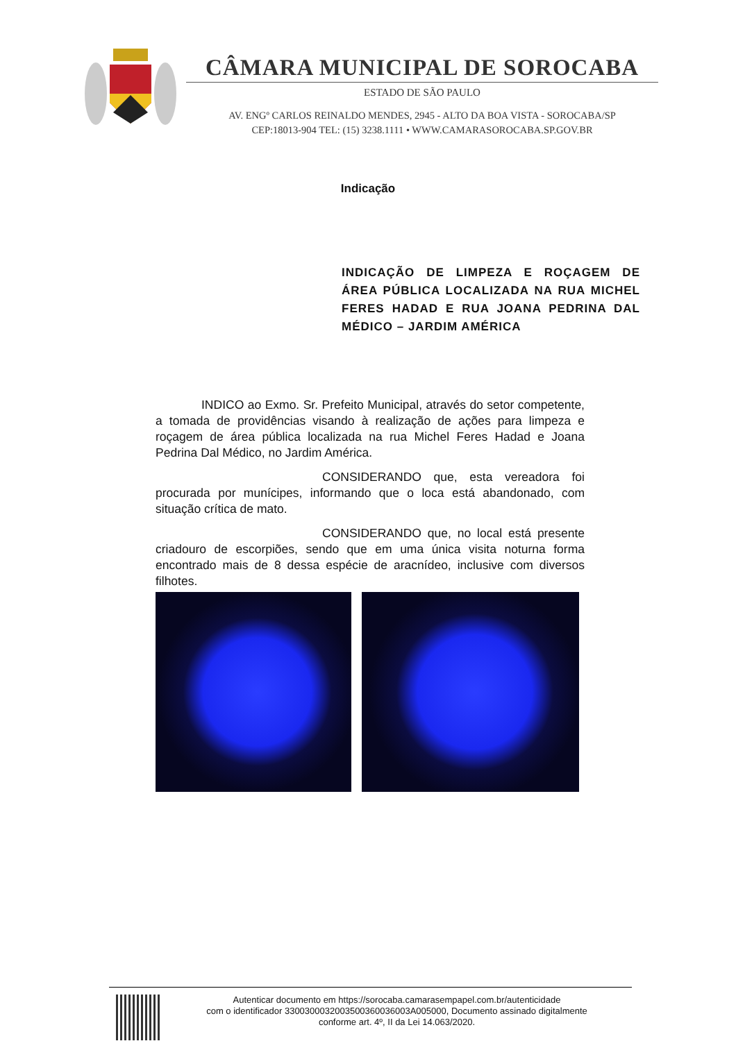CÂMARA MUNICIPAL DE SOROCABA
ESTADO DE SÃO PAULO
AV. ENGº CARLOS REINALDO MENDES, 2945 - ALTO DA BOA VISTA - SOROCABA/SP
CEP:18013-904 TEL: (15) 3238.1111 • WWW.CAMARASOROCABA.SP.GOV.BR
Indicação
INDICAÇÃO DE LIMPEZA E ROÇAGEM DE ÁREA PÚBLICA LOCALIZADA NA RUA MICHEL FERES HADAD E RUA JOANA PEDRINA DAL MÉDICO – JARDIM AMÉRICA
INDICO ao Exmo. Sr. Prefeito Municipal, através do setor competente, a tomada de providências visando à realização de ações para limpeza e roçagem de área pública localizada na rua Michel Feres Hadad e Joana Pedrina Dal Médico, no Jardim América.
CONSIDERANDO que, esta vereadora foi procurada por munícipes, informando que o loca está abandonado, com situação crítica de mato.
CONSIDERANDO que, no local está presente criadouro de escorpiões, sendo que em uma única visita noturna forma encontrado mais de 8 dessa espécie de aracnídeo, inclusive com diversos filhotes.
Autenticar documento em https://sorocaba.camarasempapel.com.br/autenticidade
com o identificador 3300300032003500360036003A005000, Documento assinado digitalmente
conforme art. 4º, II da Lei 14.063/2020.